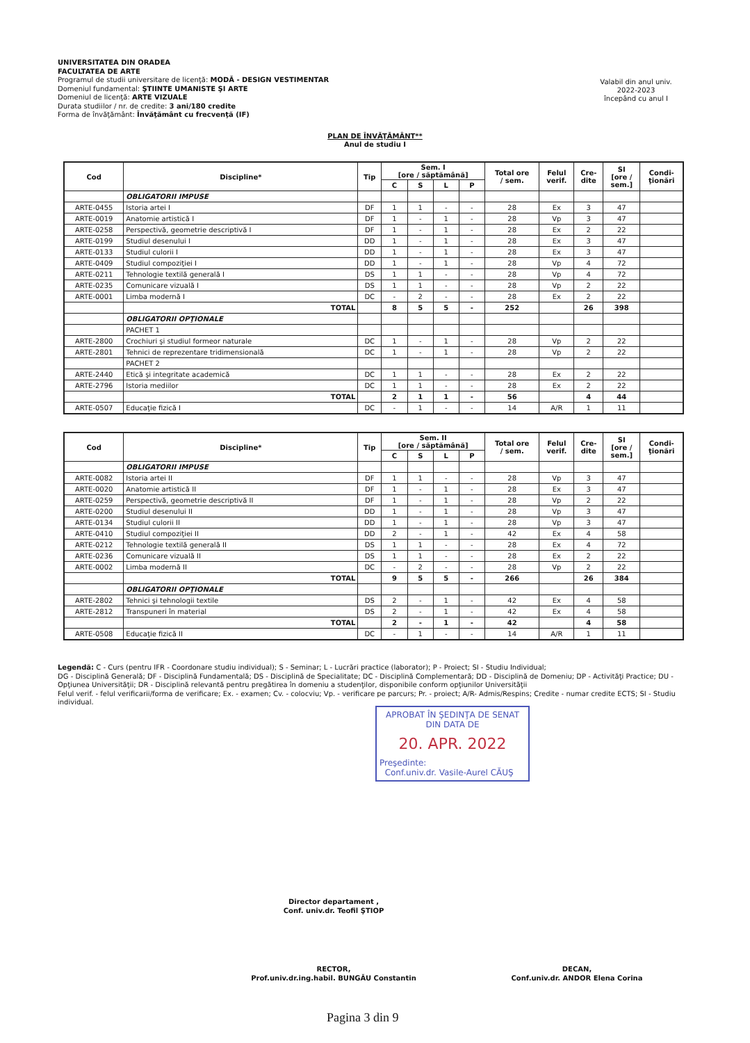UNIVERSITATEA DIN ORADEA
FACULTATEA DE ARTE
Programul de studii universitare de licenţă: MODĂ - DESIGN VESTIMENTAR
Domeniul fundamental: ŞTIINTE UMANISTE ŞI ARTE
Domeniul de licenţă: ARTE VIZUALE
Durata studiilor / nr. de credite: 3 ani/180 credite
Forma de învăţământ: Învăţământ cu frecvenţă (IF)
Valabil din anul univ.
2022-2023
începând cu anul I
PLAN DE ÎNVĂŢĂMÂNT**
Anul de studiu I
| Cod | Discipline* | Tip | Sem. I [ore / săptămână] | | | | Total ore / sem. | Felul verif. | Cre- dite | SI [ore / sem.] | Condi- ţionări |
| --- | --- | --- | --- | --- | --- | --- | --- | --- | --- | --- | --- |
| | | | C | S | L | P | | | | | |
| | OBLIGATORII IMPUSE | | | | | | | | | | |
| ARTE-0455 | Istoria artei I | DF | 1 | 1 | - | - | 28 | Ex | 3 | 47 | |
| ARTE-0019 | Anatomie artistică I | DF | 1 | - | 1 | - | 28 | Vp | 3 | 47 | |
| ARTE-0258 | Perspectivă, geometrie descriptivă I | DF | 1 | - | 1 | - | 28 | Ex | 2 | 22 | |
| ARTE-0199 | Studiul desenului I | DD | 1 | - | 1 | - | 28 | Ex | 3 | 47 | |
| ARTE-0133 | Studiul culorii I | DD | 1 | - | 1 | - | 28 | Ex | 3 | 47 | |
| ARTE-0409 | Studiul compoziţiei I | DD | 1 | - | 1 | - | 28 | Vp | 4 | 72 | |
| ARTE-0211 | Tehnologie textilă generală I | DS | 1 | 1 | - | - | 28 | Vp | 4 | 72 | |
| ARTE-0235 | Comunicare vizuală I | DS | 1 | 1 | - | - | 28 | Vp | 2 | 22 | |
| ARTE-0001 | Limba modernă I | DC | - | 2 | - | - | 28 | Ex | 2 | 22 | |
| | TOTAL | | 8 | 5 | 5 | - | 252 | | 26 | 398 | |
| | OBLIGATORII OPŢIONALE | | | | | | | | | | |
| | PACHET 1 | | | | | | | | | | |
| ARTE-2800 | Crochiuri şi studiul formeor naturale | DC | 1 | - | 1 | - | 28 | Vp | 2 | 22 | |
| ARTE-2801 | Tehnici de reprezentare tridimensională | DC | 1 | - | 1 | - | 28 | Vp | 2 | 22 | |
| | PACHET 2 | | | | | | | | | | |
| ARTE-2440 | Etică şi integritate academică | DC | 1 | 1 | - | - | 28 | Ex | 2 | 22 | |
| ARTE-2796 | Istoria mediilor | DC | 1 | 1 | - | - | 28 | Ex | 2 | 22 | |
| | TOTAL | | 2 | 1 | 1 | - | 56 | | 4 | 44 | |
| ARTE-0507 | Educaţie fizică I | DC | - | 1 | - | - | 14 | A/R | 1 | 11 | |
| Cod | Discipline* | Tip | Sem. II [ore / săptămână] | | | | Total ore / sem. | Felul verif. | Cre- dite | SI [ore / sem.] | Condi- ţionări |
| --- | --- | --- | --- | --- | --- | --- | --- | --- | --- | --- | --- |
| | | | C | S | L | P | | | | | |
| | OBLIGATORII IMPUSE | | | | | | | | | | |
| ARTE-0082 | Istoria artei II | DF | 1 | 1 | - | - | 28 | Vp | 3 | 47 | |
| ARTE-0020 | Anatomie artistică II | DF | 1 | - | 1 | - | 28 | Ex | 3 | 47 | |
| ARTE-0259 | Perspectivă, geometrie descriptivă II | DF | 1 | - | 1 | - | 28 | Vp | 2 | 22 | |
| ARTE-0200 | Studiul desenului II | DD | 1 | - | 1 | - | 28 | Vp | 3 | 47 | |
| ARTE-0134 | Studiul culorii II | DD | 1 | - | 1 | - | 28 | Vp | 3 | 47 | |
| ARTE-0410 | Studiul compoziţiei II | DD | 2 | - | 1 | - | 42 | Ex | 4 | 58 | |
| ARTE-0212 | Tehnologie textilă generală II | DS | 1 | 1 | - | - | 28 | Ex | 4 | 72 | |
| ARTE-0236 | Comunicare vizuală II | DS | 1 | 1 | - | - | 28 | Ex | 2 | 22 | |
| ARTE-0002 | Limba modernă II | DC | - | 2 | - | - | 28 | Vp | 2 | 22 | |
| | TOTAL | | 9 | 5 | 5 | - | 266 | | 26 | 384 | |
| | OBLIGATORII OPŢIONALE | | | | | | | | | | |
| ARTE-2802 | Tehnici şi tehnologii textile | DS | 2 | - | 1 | - | 42 | Ex | 4 | 58 | |
| ARTE-2812 | Transpuneri în material | DS | 2 | - | 1 | - | 42 | Ex | 4 | 58 | |
| | TOTAL | | 2 | - | 1 | - | 42 | | 4 | 58 | |
| ARTE-0508 | Educaţie fizică II | DC | - | 1 | - | - | 14 | A/R | 1 | 11 | |
Legendă: C - Curs (pentru IFR - Coordonare studiu individual); S - Seminar; L - Lucrări practice (laborator); P - Proiect; SI - Studiu Individual;
DG - Disciplină Generală; DF - Disciplină Fundamentală; DS - Disciplină de Specialitate; DC - Disciplină Complementară; DD - Disciplină de Domeniu; DP - Activităţi Practice; DU - Opţiunea Universităţii; DR - Disciplină relevantă pentru pregătirea în domeniu a studenţilor, disponibile conform opţiunilor Universităţii
Felul verif. - felul verificarii/forma de verificare; Ex. - examen; Cv. - colocviu; Vp. - verificare pe parcurs; Pr. - proiect; A/R- Admis/Respins; Credite - numar credite ECTS; SI - Studiu individual.
APROBAT ÎN ŞEDINŢA DE SENAT
DIN DATA DE
20. APR. 2022
Preşedinte:
Conf.univ.dr. Vasile-Aurel CĂUŞ
Director departament ,
Conf. univ.dr. Teofil ŞTIOP
RECTOR,
Prof.univ.dr.ing.habil. BUNGĂU Constantin
DECAN,
Conf.univ.dr. ANDOR Elena Corina
Pagina 3 din 9